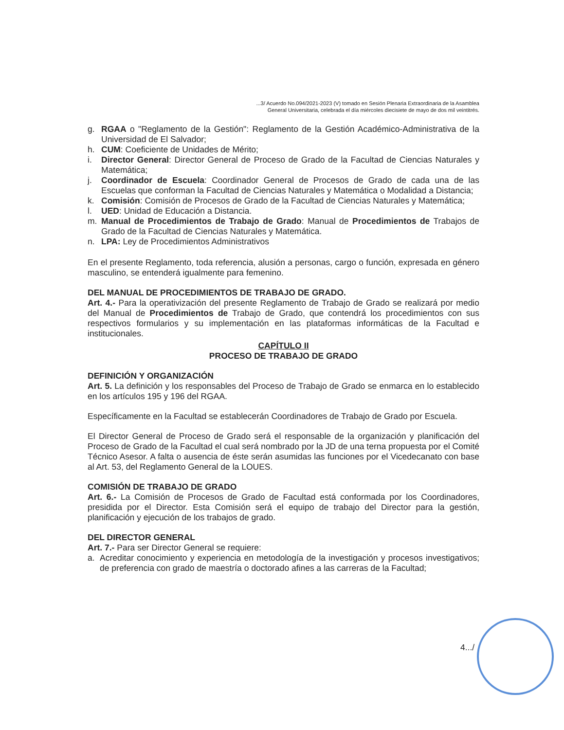...3/ Acuerdo No.094/2021-2023 (V) tomado en Sesión Plenaria Extraordinaria de la Asamblea
General Universitaria, celebrada el día miércoles diecisiete de mayo de dos mil veintitrés.
g. RGAA o "Reglamento de la Gestión": Reglamento de la Gestión Académico-Administrativa de la Universidad de El Salvador;
h. CUM: Coeficiente de Unidades de Mérito;
i. Director General: Director General de Proceso de Grado de la Facultad de Ciencias Naturales y Matemática;
j. Coordinador de Escuela: Coordinador General de Procesos de Grado de cada una de las Escuelas que conforman la Facultad de Ciencias Naturales y Matemática o Modalidad a Distancia;
k. Comisión: Comisión de Procesos de Grado de la Facultad de Ciencias Naturales y Matemática;
l. UED: Unidad de Educación a Distancia.
m. Manual de Procedimientos de Trabajo de Grado: Manual de Procedimientos de Trabajos de Grado de la Facultad de Ciencias Naturales y Matemática.
n. LPA: Ley de Procedimientos Administrativos
En el presente Reglamento, toda referencia, alusión a personas, cargo o función, expresada en género masculino, se entenderá igualmente para femenino.
DEL MANUAL DE PROCEDIMIENTOS DE TRABAJO DE GRADO.
Art. 4.- Para la operativización del presente Reglamento de Trabajo de Grado se realizará por medio del Manual de Procedimientos de Trabajo de Grado, que contendrá los procedimientos con sus respectivos formularios y su implementación en las plataformas informáticas de la Facultad e institucionales.
CAPÍTULO II
PROCESO DE TRABAJO DE GRADO
DEFINICIÓN Y ORGANIZACIÓN
Art. 5. La definición y los responsables del Proceso de Trabajo de Grado se enmarca en lo establecido en los artículos 195 y 196 del RGAA.
Específicamente en la Facultad se establecerán Coordinadores de Trabajo de Grado por Escuela.
El Director General de Proceso de Grado será el responsable de la organización y planificación del Proceso de Grado de la Facultad el cual será nombrado por la JD de una terna propuesta por el Comité Técnico Asesor. A falta o ausencia de éste serán asumidas las funciones por el Vicedecanato con base al Art. 53, del Reglamento General de la LOUES.
COMISIÓN DE TRABAJO DE GRADO
Art. 6.- La Comisión de Procesos de Grado de Facultad está conformada por los Coordinadores, presidida por el Director. Esta Comisión será el equipo de trabajo del Director para la gestión, planificación y ejecución de los trabajos de grado.
DEL DIRECTOR GENERAL
Art. 7.- Para ser Director General se requiere:
a. Acreditar conocimiento y experiencia en metodología de la investigación y procesos investigativos; de preferencia con grado de maestría o doctorado afines a las carreras de la Facultad;
4.../